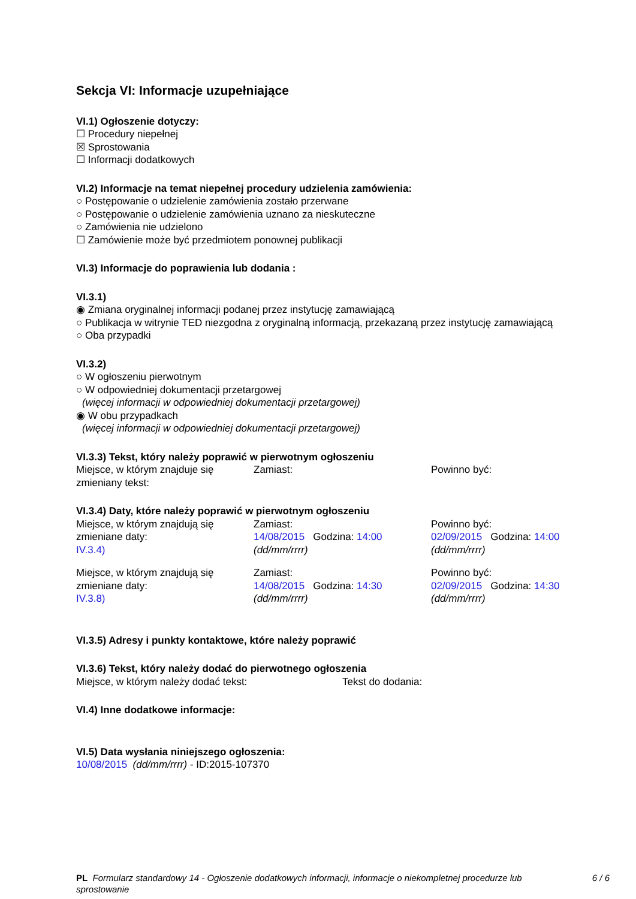Sekcja VI: Informacje uzupełniające
VI.1) Ogłoszenie dotyczy:
☐ Procedury niepełnej
☒ Sprostowania
☐ Informacji dodatkowych
VI.2) Informacje na temat niepełnej procedury udzielenia zamówienia:
○ Postępowanie o udzielenie zamówienia zostało przerwane
○ Postępowanie o udzielenie zamówienia uznano za nieskuteczne
○ Zamówienia nie udzielono
☐ Zamówienie może być przedmiotem ponownej publikacji
VI.3) Informacje do poprawienia lub dodania :
VI.3.1)
◉ Zmiana oryginalnej informacji podanej przez instytucję zamawiającą
○ Publikacja w witrynie TED niezgodna z oryginalną informacją, przekazaną przez instytucję zamawiającą
○ Oba przypadki
VI.3.2)
○ W ogłoszeniu pierwotnym
○ W odpowiedniej dokumentacji przetargowej
(więcej informacji w odpowiedniej dokumentacji przetargowej)
◉ W obu przypadkach
(więcej informacji w odpowiedniej dokumentacji przetargowej)
VI.3.3) Tekst, który należy poprawić w pierwotnym ogłoszeniu
Miejsce, w którym znajduje się zmieniany tekst:
Zamiast: Powinno być:
VI.3.4) Daty, które należy poprawić w pierwotnym ogłoszeniu
Miejsce, w którym znajdują się zmieniane daty:
IV.3.4)
Zamiast:
14/08/2015 Godzina: 14:00
(dd/mm/rrrr)
Powinno być:
02/09/2015 Godzina: 14:00
(dd/mm/rrrr)
Miejsce, w którym znajdują się zmieniane daty:
IV.3.8)
Zamiast:
14/08/2015 Godzina: 14:30
(dd/mm/rrrr)
Powinno być:
02/09/2015 Godzina: 14:30
(dd/mm/rrrr)
VI.3.5) Adresy i punkty kontaktowe, które należy poprawić
VI.3.6) Tekst, który należy dodać do pierwotnego ogłoszenia
Miejsce, w którym należy dodać tekst: Tekst do dodania:
VI.4) Inne dodatkowe informacje:
VI.5) Data wysłania niniejszego ogłoszenia:
10/08/2015 (dd/mm/rrrr) - ID:2015-107370
PL Formularz standardowy 14 - Ogłoszenie dodatkowych informacji, informacje o niekompletnej procedurze lub sprostowanie
6 / 6